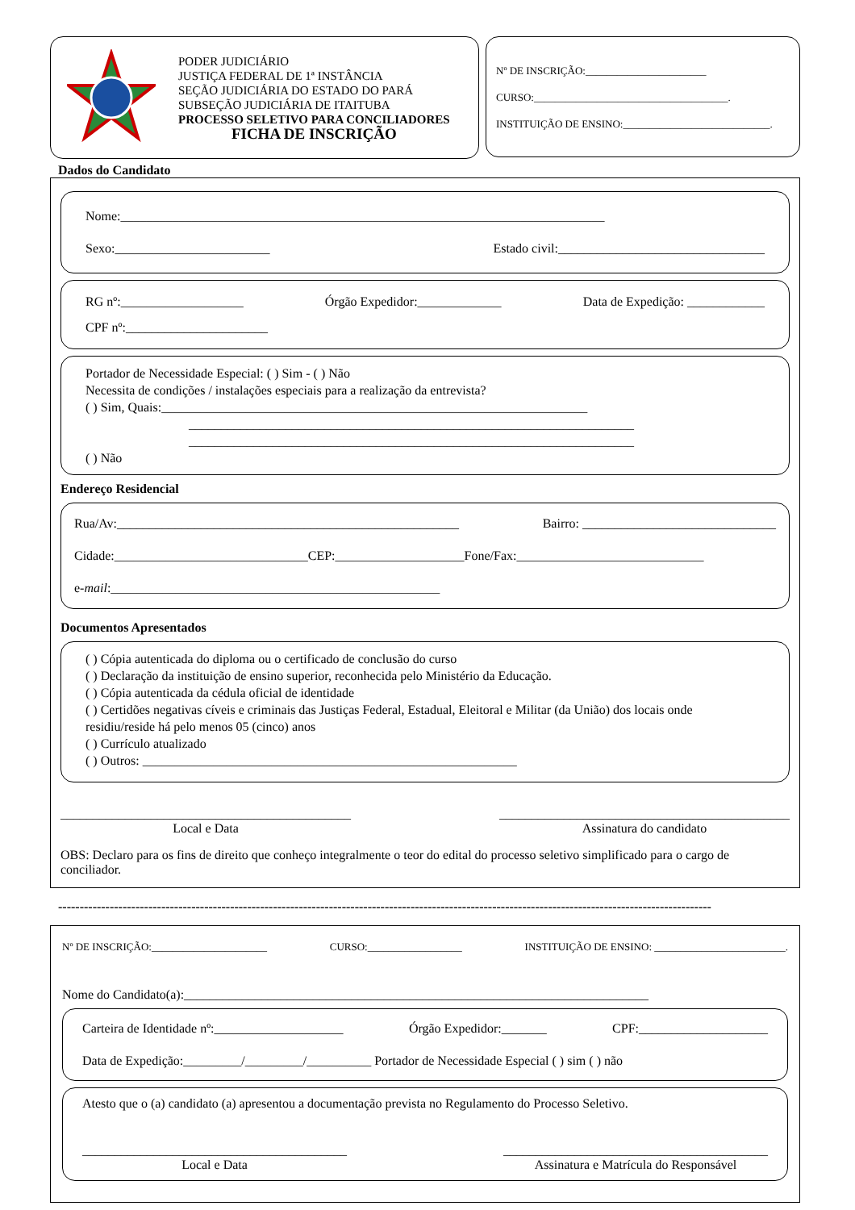PODER JUDICIÁRIO
JUSTIÇA FEDERAL DE 1ª INSTÂNCIA
SEÇÃO JUDICIÁRIA DO ESTADO DO PARÁ
SUBSEÇÃO JUDICIÁRIA DE ITAITUBA
PROCESSO SELETIVO PARA CONCILIADORES
FICHA DE INSCRIÇÃO
Nº DE INSCRIÇÃO:_______________________
CURSO:_____________________________________.
INSTITUIÇÃO DE ENSINO:____________________________.
Dados do Candidato
Nome:___________________________________________________________________________
Sexo:________________________ Estado civil:________________________________
RG nº:___________________ Órgão Expedidor:_____________ Data de Expedição: ____________
CPF nº:______________________
Portador de Necessidade Especial: ( ) Sim - ( ) Não
Necessita de condições / instalações especiais para a realização da entrevista?
( ) Sim, Quais:__________________________________________________________________
_____________________________________________________________________
_____________________________________________________________________
( ) Não
Endereço Residencial
Rua/Av:_____________________________________________________ Bairro: ______________________________
Cidade:______________________________CEP:____________________Fone/Fax:_____________________________
e-mail:___________________________________________________
Documentos Apresentados
( ) Cópia autenticada do diploma ou o certificado de conclusão do curso
( ) Declaração da instituição de ensino superior, reconhecida pelo Ministério da Educação.
( ) Cópia autenticada da cédula oficial de identidade
( ) Certidões negativas cíveis e criminais das Justiças Federal, Estadual, Eleitoral e Militar (da União) dos locais onde residiu/reside há pelo menos 05 (cinco) anos
( ) Currículo atualizado
( ) Outros: __________________________________________________________
_____________________________________________
Local e Data
_____________________________________________
Assinatura do candidato
OBS: Declaro para os fins de direito que conheço integralmente o teor do edital do processo seletivo simplificado para o cargo de conciliador.
--------------------------------------------------------------------------------------------------------------------------------------------------------
Nº DE INSCRIÇÃO:______________________ CURSO:__________________ INSTITUIÇÃO DE ENSINO: _________________________.
Nome do Candidato(a):________________________________________________________________________
Carteira de Identidade nº:____________________ Órgão Expedidor:_______ CPF:____________________
Data de Expedição:_________/_________/__________ Portador de Necessidade Especial ( ) sim ( ) não
Atesto que o (a) candidato (a) apresentou a documentação prevista no Regulamento do Processo Seletivo.
_________________________________________
Local e Data
_________________________________________
Assinatura e Matrícula do Responsável